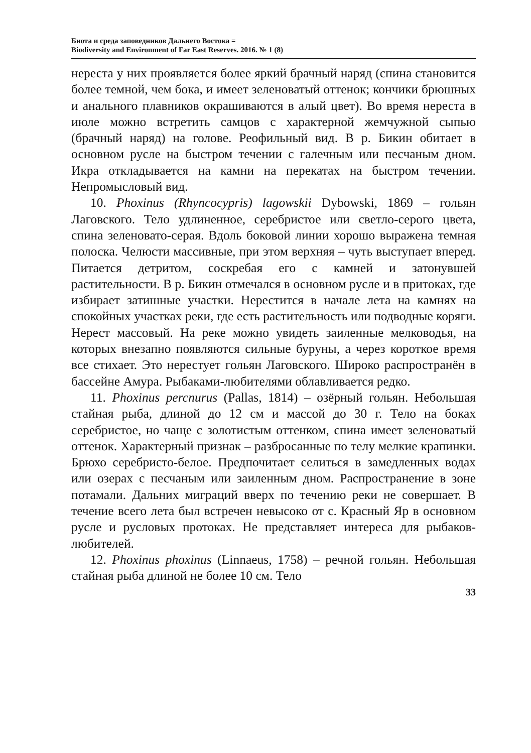Биота и среда заповедников Дальнего Востока =
Biodiversity and Environment of Far East Reserves. 2016. № 1 (8)
нереста у них проявляется более яркий брачный наряд (спина становится более темной, чем бока, и имеет зеленоватый оттенок; кончики брюшных и анального плавников окрашиваются в алый цвет). Во время нереста в июле можно встретить самцов с характерной жемчужной сыпью (брачный наряд) на голове. Реофильный вид. В р. Бикин обитает в основном русле на быстром течении с галечным или песчаным дном. Икра откладывается на камни на перекатах на быстром течении. Непромысловый вид.
10. Phoxinus (Rhyncocypris) lagowskii Dybowski, 1869 – гольян Лаговского. Тело удлиненное, серебристое или светло-серого цвета, спина зеленовато-серая. Вдоль боковой линии хорошо выражена темная полоска. Челюсти массивные, при этом верхняя – чуть выступает вперед. Питается детритом, соскребая его с камней и затонувшей растительности. В р. Бикин отмечался в основном русле и в притоках, где избирает затишные участки. Нерестится в начале лета на камнях на спокойных участках реки, где есть растительность или подводные коряги. Нерест массовый. На реке можно увидеть заиленные мелководья, на которых внезапно появляются сильные буруны, а через короткое время все стихает. Это нерестует гольян Лаговского. Широко распространён в бассейне Амура. Рыбаками-любителями облавливается редко.
11. Phoxinus percnurus (Pallas, 1814) – озёрный гольян. Небольшая стайная рыба, длиной до 12 см и массой до 30 г. Тело на боках серебристое, но чаще с золотистым оттенком, спина имеет зеленоватый оттенок. Характерный признак – разбросанные по телу мелкие крапинки. Брюхо серебристо-белое. Предпочитает селиться в замедленных водах или озерах с песчаным или заиленным дном. Распространение в зоне потамали. Дальних миграций вверх по течению реки не совершает. В течение всего лета был встречен невысоко от с. Красный Яр в основном русле и русловых протоках. Не представляет интереса для рыбаков-любителей.
12. Phoxinus phoxinus (Linnaeus, 1758) – речной гольян. Небольшая стайная рыба длиной не более 10 см. Тело
33